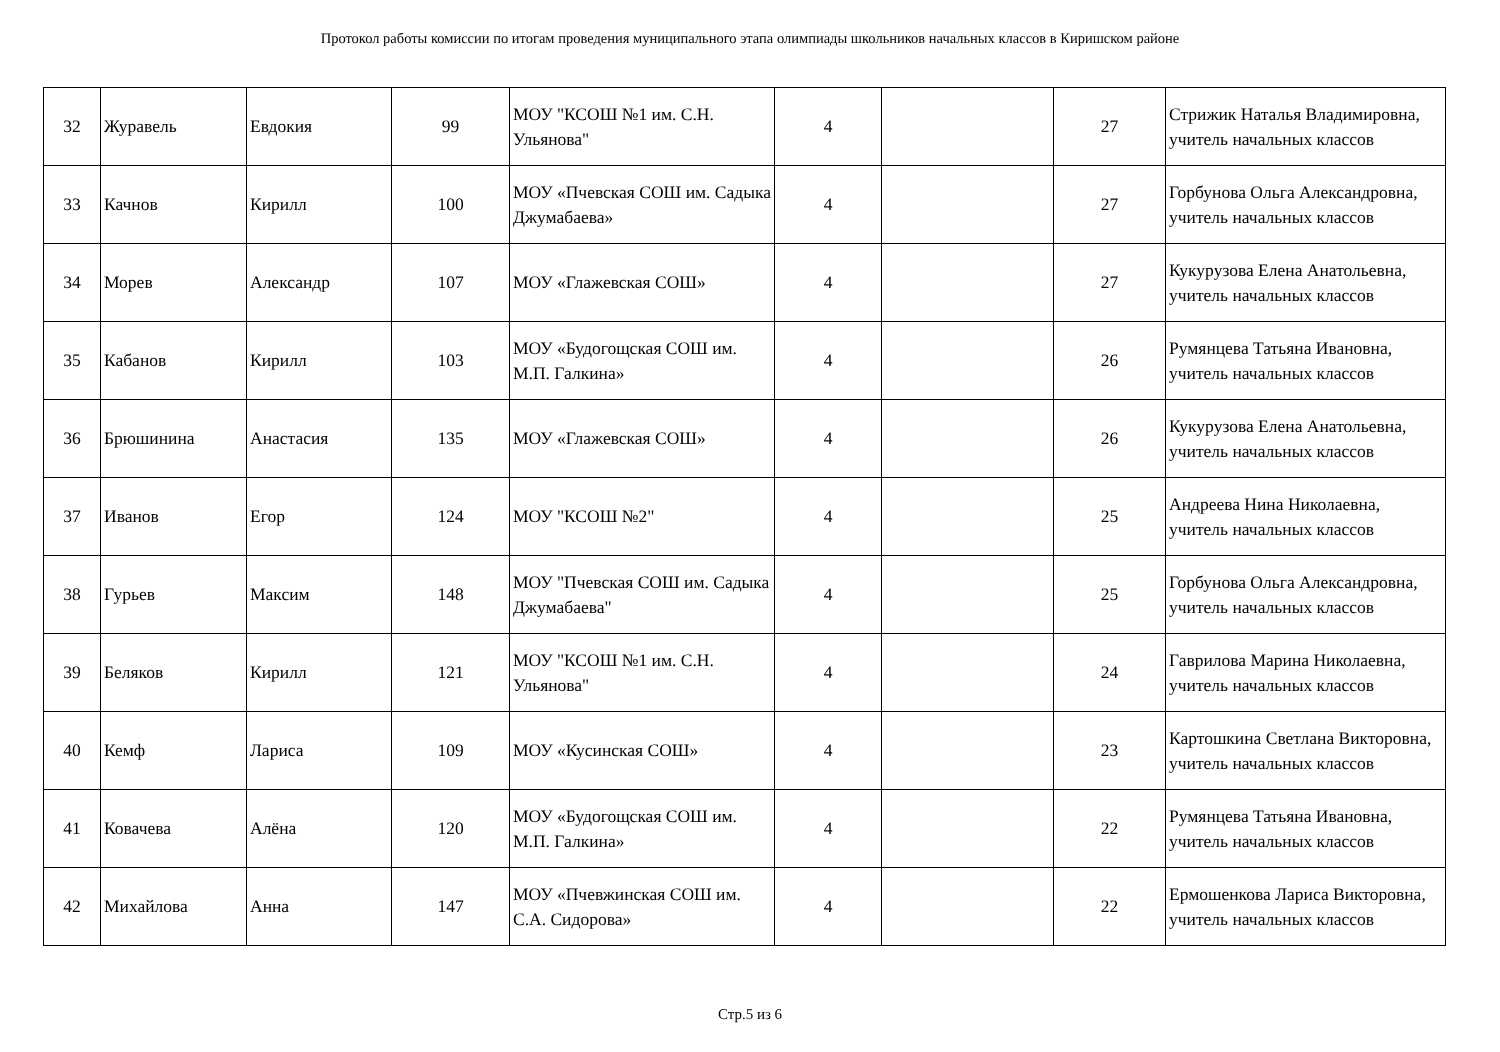Протокол работы комиссии по итогам проведения муниципального этапа олимпиады школьников начальных классов в Киришском районе
| 32 | Журавель | Евдокия | 99 | МОУ "КСОШ №1 им. С.Н. Ульянова" | 4 | | 27 | Стрижик Наталья Владимировна, учитель начальных классов |
| 33 | Качнов | Кирилл | 100 | МОУ «Пчевская СОШ им. Садыка Джумабаева» | 4 | | 27 | Горбунова Ольга Александровна, учитель начальных классов |
| 34 | Морев | Александр | 107 | МОУ «Глажевская СОШ» | 4 | | 27 | Кукурузова Елена Анатольевна, учитель начальных классов |
| 35 | Кабанов | Кирилл | 103 | МОУ «Будогощская СОШ им. М.П. Галкина» | 4 | | 26 | Румянцева Татьяна Ивановна, учитель начальных классов |
| 36 | Брюшинина | Анастасия | 135 | МОУ «Глажевская СОШ» | 4 | | 26 | Кукурузова Елена Анатольевна, учитель начальных классов |
| 37 | Иванов | Егор | 124 | МОУ "КСОШ №2" | 4 | | 25 | Андреева Нина Николаевна, учитель начальных классов |
| 38 | Гурьев | Максим | 148 | МОУ "Пчевская СОШ им. Садыка Джумабаева" | 4 | | 25 | Горбунова Ольга Александровна, учитель начальных классов |
| 39 | Беляков | Кирилл | 121 | МОУ "КСОШ №1 им. С.Н. Ульянова" | 4 | | 24 | Гаврилова Марина Николаевна, учитель начальных классов |
| 40 | Кемф | Лариса | 109 | МОУ «Кусинская СОШ» | 4 | | 23 | Картошкина Светлана Викторовна, учитель начальных классов |
| 41 | Ковачева | Алёна | 120 | МОУ «Будогощская СОШ им. М.П. Галкина» | 4 | | 22 | Румянцева Татьяна Ивановна, учитель начальных классов |
| 42 | Михайлова | Анна | 147 | МОУ «Пчевжинская СОШ им. С.А. Сидорова» | 4 | | 22 | Ермошенкова Лариса Викторовна, учитель начальных классов |
Стр.5 из 6